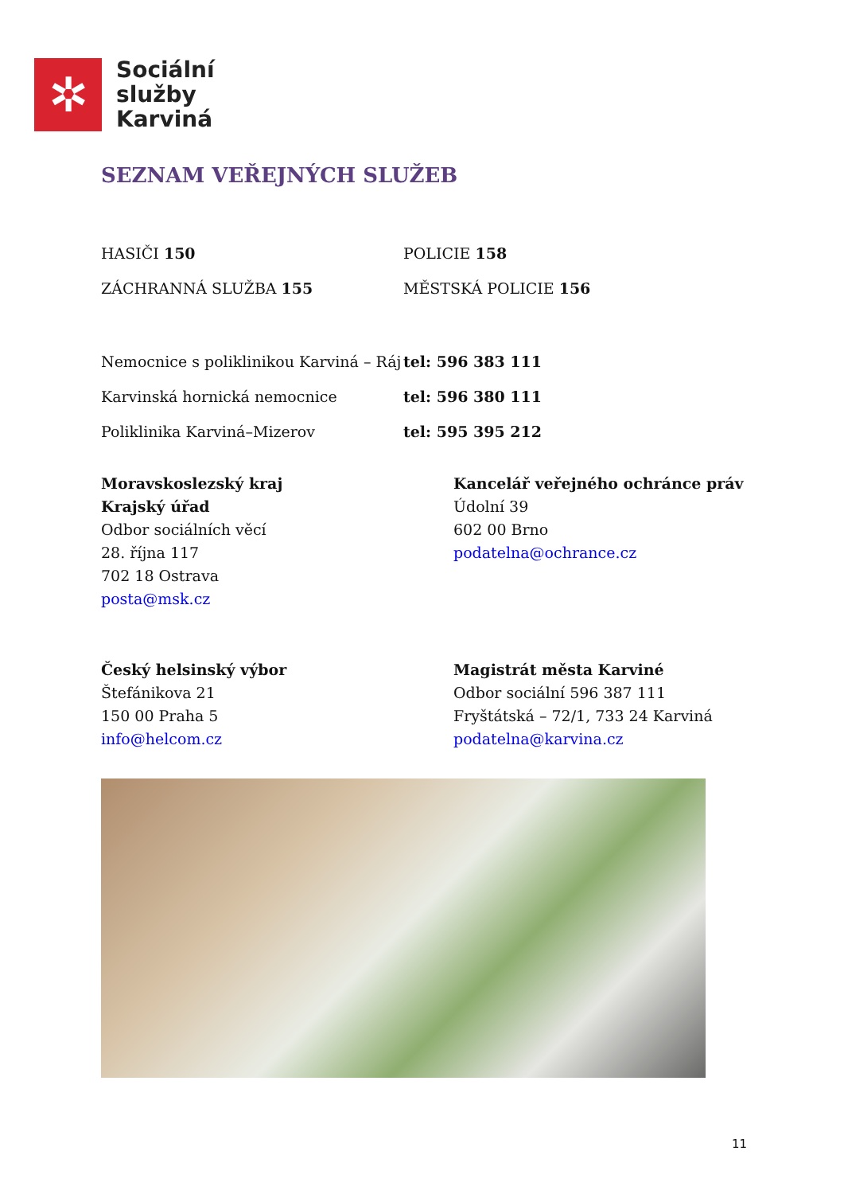✲
Sociální
služby
Karviná
SEZNAM VEŘEJNÝCH SLUŽEB
HASIČI 150 POLICIE 158
ZÁCHRANNÁ SLUŽBA 155 MĚSTSKÁ POLICIE 156
Nemocnice s poliklinikou Karviná – Ráj
tel: 596 383 111
Karvinská hornická nemocnice tel: 596 380 111
Poliklinika Karviná–Mizerov tel: 595 395 212
Moravskoslezský kraj
Krajský úřad
Odbor sociálních věcí
28. října 117
702 18 Ostrava
posta@msk.cz
Kancelář veřejného ochránce práv
Údolní 39
602 00 Brno
podatelna@ochrance.cz
Český helsinský výbor
Štefánikova 21
150 00 Praha 5
info@helcom.cz
Magistrát města Karviné
Odbor sociální 596 387 111
Fryštátská – 72/1, 733 24 Karviná
podatelna@karvina.cz
11